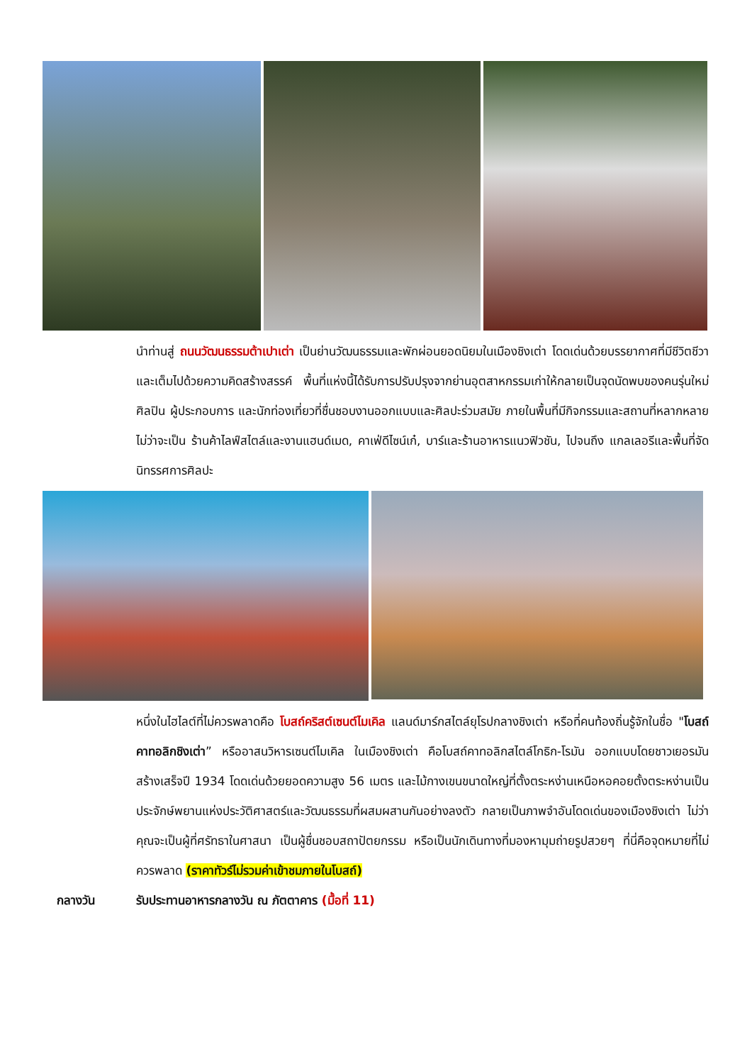นำท่านสู่ ถนนวัฒนธรรมต้าเปาเต่า เป็นย่านวัฒนธรรมและพักผ่อนยอดนิยมในเมืองชิงเต่า โดดเด่นด้วยบรรยากาศที่มีชีวิตชีวาและเต็มไปด้วยความคิดสร้างสรรค์ พื้นที่แห่งนี้ได้รับการปรับปรุงจากย่านอุตสาหกรรมเก่าให้กลายเป็นจุดนัดพบของคนรุ่นใหม่ ศิลปิน ผู้ประกอบการ และนักท่องเที่ยวที่ชื่นชอบงานออกแบบและศิลปะร่วมสมัย ภายในพื้นที่มีกิจกรรมและสถานที่หลากหลาย ไม่ว่าจะเป็น ร้านค้าไลฟ์สไตล์และงานแฮนด์เมด, คาเฟ่ดีไซน์เก๋, บาร์และร้านอาหารแนวฟิวชัน, ไปจนถึง แกลเลอรีและพื้นที่จัดนิทรรศการศิลปะ
หนึ่งในไฮไลต์ที่ไม่ควรพลาดคือ โบสถ์คริสต์เซนต์ไมเคิล แลนด์มาร์กสไตล์ยุโรปกลางชิงเต่า หรือที่คนท้องถิ่นรู้จักในชื่อ "โบสถ์คาทอลิกชิงเต่า” หรืออาสนวิหารเซนต์ไมเคิล ในเมืองชิงเต่า คือโบสถ์คาทอลิกสไตล์โกธิก-โรมัน ออกแบบโดยชาวเยอรมัน สร้างเสร็จปี 1934 โดดเด่นด้วยยอดความสูง 56 เมตร และไม้กางเขนขนาดใหญ่ที่ตั้งตระหง่านเหนือหอคอยตั้งตระหง่านเป็นประจักษ์พยานแห่งประวัติศาสตร์และวัฒนธรรมที่ผสมผสานกันอย่างลงตัว กลายเป็นภาพจำอันโดดเด่นของเมืองชิงเต่า ไม่ว่าคุณจะเป็นผู้ที่ศรัทธาในศาสนา เป็นผู้ชื่นชอบสถาปัตยกรรม หรือเป็นนักเดินทางที่มองหามุมถ่ายรูปสวยๆ ที่นี่คือจุดหมายที่ไม่ควรพลาด (ราคาทัวร์ไม่รวมค่าเข้าชมภายในโบสถ์)
กลางวัน รับประทานอาหารกลางวัน ณ ภัตตาคาร (มื้อที่ 11)